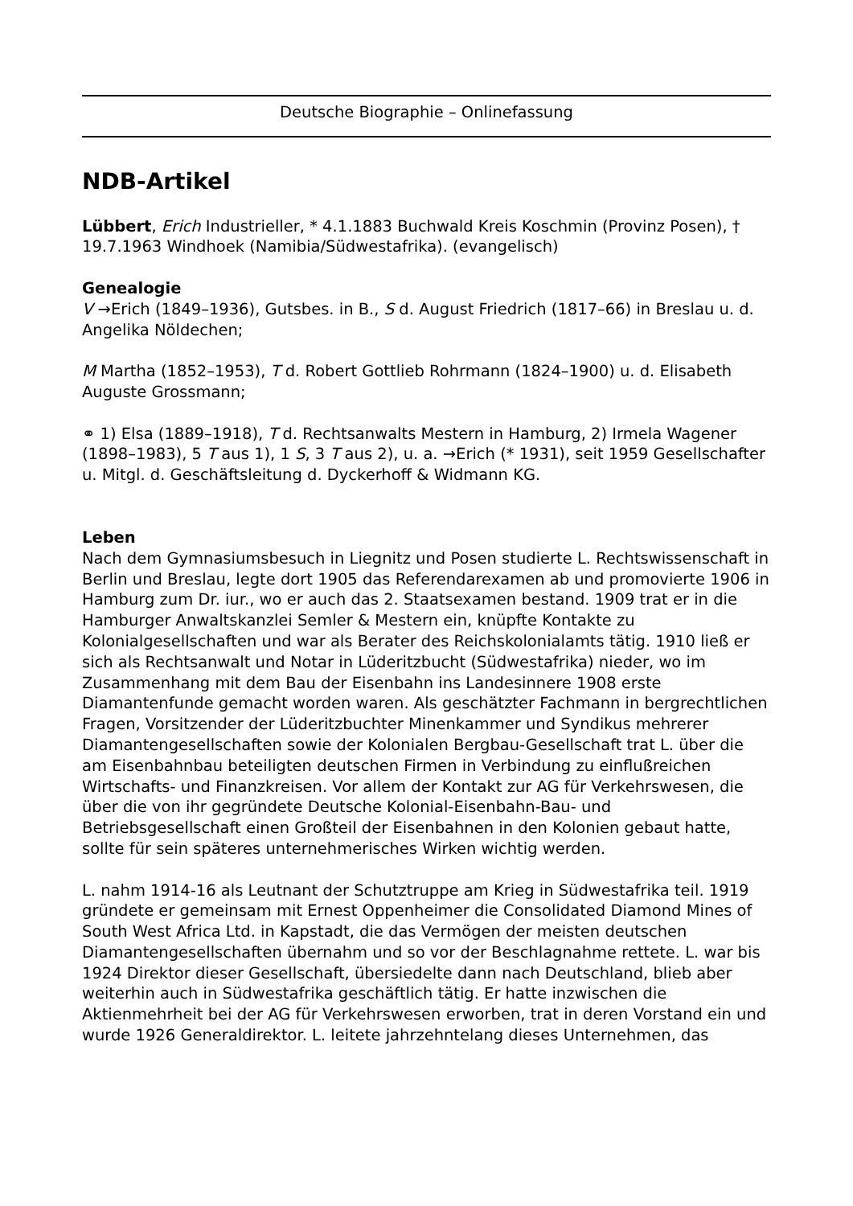Deutsche Biographie – Onlinefassung
NDB-Artikel
Lübbert, Erich Industrieller, * 4.1.1883 Buchwald Kreis Koschmin (Provinz Posen), † 19.7.1963 Windhoek (Namibia/Südwestafrika). (evangelisch)
Genealogie
V →Erich (1849–1936), Gutsbes. in B., S d. August Friedrich (1817–66) in Breslau u. d. Angelika Nöldechen;
M Martha (1852–1953), T d. Robert Gottlieb Rohrmann (1824–1900) u. d. Elisabeth Auguste Grossmann;
⚭ 1) Elsa (1889–1918), T d. Rechtsanwalts Mestern in Hamburg, 2) Irmela Wagener (1898–1983), 5 T aus 1), 1 S, 3 T aus 2), u. a. →Erich (* 1931), seit 1959 Gesellschafter u. Mitgl. d. Geschäftsleitung d. Dyckerhoff & Widmann KG.
Leben
Nach dem Gymnasiumsbesuch in Liegnitz und Posen studierte L. Rechtswissenschaft in Berlin und Breslau, legte dort 1905 das Referendarexamen ab und promovierte 1906 in Hamburg zum Dr. iur., wo er auch das 2. Staatsexamen bestand. 1909 trat er in die Hamburger Anwaltskanzlei Semler & Mestern ein, knüpfte Kontakte zu Kolonialgesellschaften und war als Berater des Reichskolonialamts tätig. 1910 ließ er sich als Rechtsanwalt und Notar in Lüderitzbucht (Südwestafrika) nieder, wo im Zusammenhang mit dem Bau der Eisenbahn ins Landesinnere 1908 erste Diamantenfunde gemacht worden waren. Als geschätzter Fachmann in bergrechtlichen Fragen, Vorsitzender der Lüderitzbuchter Minenkammer und Syndikus mehrerer Diamantengesellschaften sowie der Kolonialen Bergbau-Gesellschaft trat L. über die am Eisenbahnbau beteiligten deutschen Firmen in Verbindung zu einflußreichen Wirtschafts- und Finanzkreisen. Vor allem der Kontakt zur AG für Verkehrswesen, die über die von ihr gegründete Deutsche Kolonial-Eisenbahn-Bau- und Betriebsgesellschaft einen Großteil der Eisenbahnen in den Kolonien gebaut hatte, sollte für sein späteres unternehmerisches Wirken wichtig werden.
L. nahm 1914-16 als Leutnant der Schutztruppe am Krieg in Südwestafrika teil. 1919 gründete er gemeinsam mit Ernest Oppenheimer die Consolidated Diamond Mines of South West Africa Ltd. in Kapstadt, die das Vermögen der meisten deutschen Diamantengesellschaften übernahm und so vor der Beschlagnahme rettete. L. war bis 1924 Direktor dieser Gesellschaft, übersiedelte dann nach Deutschland, blieb aber weiterhin auch in Südwestafrika geschäftlich tätig. Er hatte inzwischen die Aktienmehrheit bei der AG für Verkehrswesen erworben, trat in deren Vorstand ein und wurde 1926 Generaldirektor. L. leitete jahrzehntelang dieses Unternehmen, das